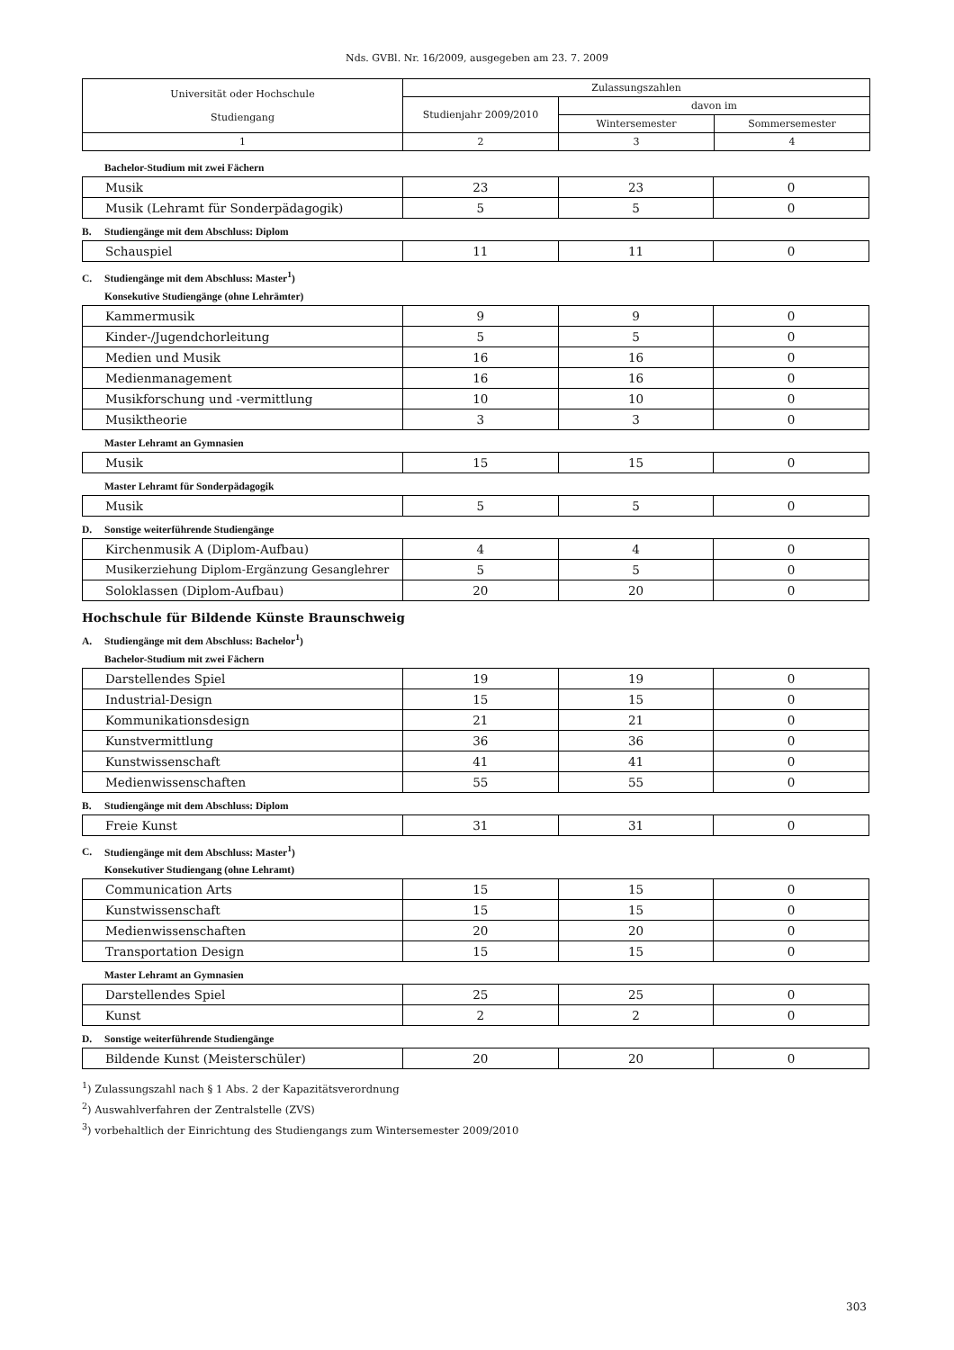Nds. GVBl. Nr. 16/2009, ausgegeben am 23. 7. 2009
| Universität oder Hochschule Studiengang | Zulassungszahlen | | |
| --- | --- | --- | --- |
| | Studienjahr 2009/2010 | davon im | |
| | | Wintersemester | Sommersemester |
| 1 | 2 | 3 | 4 |
Bachelor-Studium mit zwei Fächern
| Musik | 23 | 23 | 0 |
| Musik (Lehramt für Sonderpädagogik) | 5 | 5 | 0 |
B. Studiengänge mit dem Abschluss: Diplom
| Schauspiel | 11 | 11 | 0 |
C. Studiengänge mit dem Abschluss: Master<sup>1</sup>)
Konsekutive Studiengänge (ohne Lehrämter)
| Kammermusik | 9 | 9 | 0 |
| Kinder-/Jugendchorleitung | 5 | 5 | 0 |
| Medien und Musik | 16 | 16 | 0 |
| Medienmanagement | 16 | 16 | 0 |
| Musikforschung und -vermittlung | 10 | 10 | 0 |
| Musiktheorie | 3 | 3 | 0 |
Master Lehramt an Gymnasien
| Musik | 15 | 15 | 0 |
Master Lehramt für Sonderpädagogik
| Musik | 5 | 5 | 0 |
D. Sonstige weiterführende Studiengänge
| Kirchenmusik A (Diplom-Aufbau) | 4 | 4 | 0 |
| Musikerziehung Diplom-Ergänzung Gesanglehrer | 5 | 5 | 0 |
| Soloklassen (Diplom-Aufbau) | 20 | 20 | 0 |
Hochschule für Bildende Künste Braunschweig
A. Studiengänge mit dem Abschluss: Bachelor<sup>1</sup>)
Bachelor-Studium mit zwei Fächern
| Darstellendes Spiel | 19 | 19 | 0 |
| Industrial-Design | 15 | 15 | 0 |
| Kommunikationsdesign | 21 | 21 | 0 |
| Kunstvermittlung | 36 | 36 | 0 |
| Kunstwissenschaft | 41 | 41 | 0 |
| Medienwissenschaften | 55 | 55 | 0 |
B. Studiengänge mit dem Abschluss: Diplom
| Freie Kunst | 31 | 31 | 0 |
C. Studiengänge mit dem Abschluss: Master<sup>1</sup>)
Konsekutiver Studiengang (ohne Lehramt)
| Communication Arts | 15 | 15 | 0 |
| Kunstwissenschaft | 15 | 15 | 0 |
| Medienwissenschaften | 20 | 20 | 0 |
| Transportation Design | 15 | 15 | 0 |
Master Lehramt an Gymnasien
| Darstellendes Spiel | 25 | 25 | 0 |
| Kunst | 2 | 2 | 0 |
D. Sonstige weiterführende Studiengänge
| Bildende Kunst (Meisterschüler) | 20 | 20 | 0 |
<sup>1</sup>) Zulassungszahl nach § 1 Abs. 2 der Kapazitätsverordnung
<sup>2</sup>) Auswahlverfahren der Zentralstelle (ZVS)
<sup>3</sup>) vorbehaltlich der Einrichtung des Studiengangs zum Wintersemester 2009/2010
303